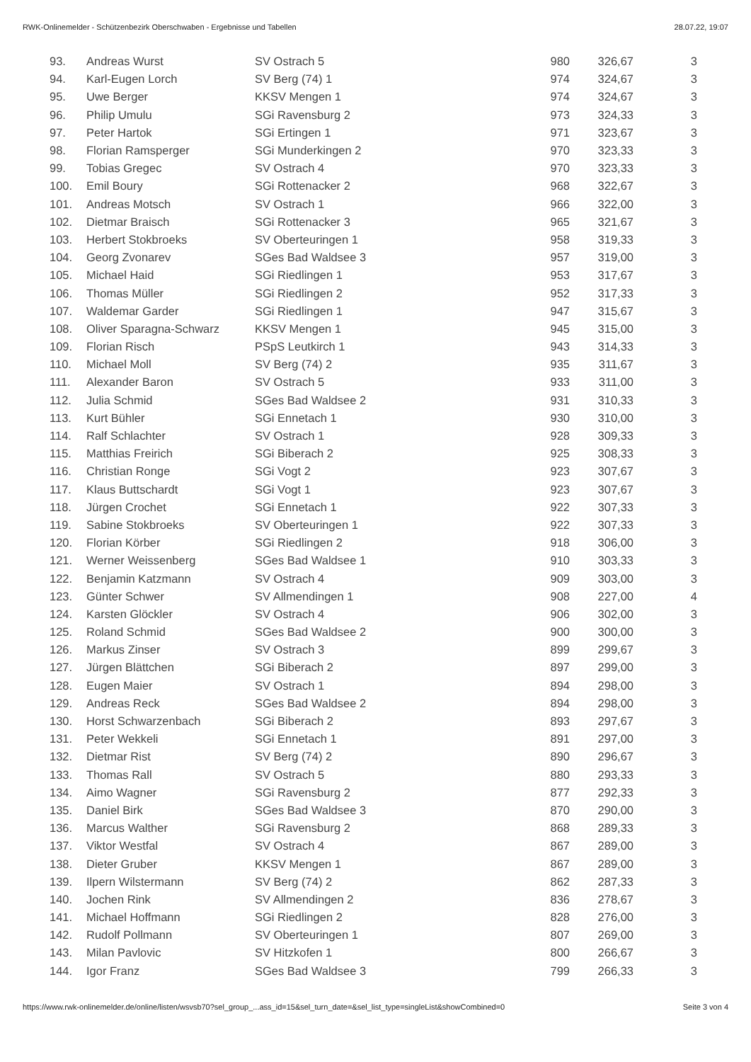RWK-Onlinemelder - Schützenbezirk Oberschwaben - Ergebnisse und Tabellen 28.07.22, 19:07
| 93. | Andreas Wurst | SV Ostrach 5 | 980 | 326,67 | 3 |
| 94. | Karl-Eugen Lorch | SV Berg (74) 1 | 974 | 324,67 | 3 |
| 95. | Uwe Berger | KKSV Mengen 1 | 974 | 324,67 | 3 |
| 96. | Philip Umulu | SGi Ravensburg 2 | 973 | 324,33 | 3 |
| 97. | Peter Hartok | SGi Ertingen 1 | 971 | 323,67 | 3 |
| 98. | Florian Ramsperger | SGi Munderkingen 2 | 970 | 323,33 | 3 |
| 99. | Tobias Gregec | SV Ostrach 4 | 970 | 323,33 | 3 |
| 100. | Emil Boury | SGi Rottenacker 2 | 968 | 322,67 | 3 |
| 101. | Andreas Motsch | SV Ostrach 1 | 966 | 322,00 | 3 |
| 102. | Dietmar Braisch | SGi Rottenacker 3 | 965 | 321,67 | 3 |
| 103. | Herbert Stokbroeks | SV Oberteuringen 1 | 958 | 319,33 | 3 |
| 104. | Georg Zvonarev | SGes Bad Waldsee 3 | 957 | 319,00 | 3 |
| 105. | Michael Haid | SGi Riedlingen 1 | 953 | 317,67 | 3 |
| 106. | Thomas Müller | SGi Riedlingen 2 | 952 | 317,33 | 3 |
| 107. | Waldemar Garder | SGi Riedlingen 1 | 947 | 315,67 | 3 |
| 108. | Oliver Sparagna-Schwarz | KKSV Mengen 1 | 945 | 315,00 | 3 |
| 109. | Florian Risch | PSpS Leutkirch 1 | 943 | 314,33 | 3 |
| 110. | Michael Moll | SV Berg (74) 2 | 935 | 311,67 | 3 |
| 111. | Alexander Baron | SV Ostrach 5 | 933 | 311,00 | 3 |
| 112. | Julia Schmid | SGes Bad Waldsee 2 | 931 | 310,33 | 3 |
| 113. | Kurt Bühler | SGi Ennetach 1 | 930 | 310,00 | 3 |
| 114. | Ralf Schlachter | SV Ostrach 1 | 928 | 309,33 | 3 |
| 115. | Matthias Freirich | SGi Biberach 2 | 925 | 308,33 | 3 |
| 116. | Christian Ronge | SGi Vogt 2 | 923 | 307,67 | 3 |
| 117. | Klaus Buttschardt | SGi Vogt 1 | 923 | 307,67 | 3 |
| 118. | Jürgen Crochet | SGi Ennetach 1 | 922 | 307,33 | 3 |
| 119. | Sabine Stokbroeks | SV Oberteuringen 1 | 922 | 307,33 | 3 |
| 120. | Florian Körber | SGi Riedlingen 2 | 918 | 306,00 | 3 |
| 121. | Werner Weissenberg | SGes Bad Waldsee 1 | 910 | 303,33 | 3 |
| 122. | Benjamin Katzmann | SV Ostrach 4 | 909 | 303,00 | 3 |
| 123. | Günter Schwer | SV Allmendingen 1 | 908 | 227,00 | 4 |
| 124. | Karsten Glöckler | SV Ostrach 4 | 906 | 302,00 | 3 |
| 125. | Roland Schmid | SGes Bad Waldsee 2 | 900 | 300,00 | 3 |
| 126. | Markus Zinser | SV Ostrach 3 | 899 | 299,67 | 3 |
| 127. | Jürgen Blättchen | SGi Biberach 2 | 897 | 299,00 | 3 |
| 128. | Eugen Maier | SV Ostrach 1 | 894 | 298,00 | 3 |
| 129. | Andreas Reck | SGes Bad Waldsee 2 | 894 | 298,00 | 3 |
| 130. | Horst Schwarzenbach | SGi Biberach 2 | 893 | 297,67 | 3 |
| 131. | Peter Wekkeli | SGi Ennetach 1 | 891 | 297,00 | 3 |
| 132. | Dietmar Rist | SV Berg (74) 2 | 890 | 296,67 | 3 |
| 133. | Thomas Rall | SV Ostrach 5 | 880 | 293,33 | 3 |
| 134. | Aimo Wagner | SGi Ravensburg 2 | 877 | 292,33 | 3 |
| 135. | Daniel Birk | SGes Bad Waldsee 3 | 870 | 290,00 | 3 |
| 136. | Marcus Walther | SGi Ravensburg 2 | 868 | 289,33 | 3 |
| 137. | Viktor Westfal | SV Ostrach 4 | 867 | 289,00 | 3 |
| 138. | Dieter Gruber | KKSV Mengen 1 | 867 | 289,00 | 3 |
| 139. | Ilpern Wilstermann | SV Berg (74) 2 | 862 | 287,33 | 3 |
| 140. | Jochen Rink | SV Allmendingen 2 | 836 | 278,67 | 3 |
| 141. | Michael Hoffmann | SGi Riedlingen 2 | 828 | 276,00 | 3 |
| 142. | Rudolf Pollmann | SV Oberteuringen 1 | 807 | 269,00 | 3 |
| 143. | Milan Pavlovic | SV Hitzkofen 1 | 800 | 266,67 | 3 |
| 144. | Igor Franz | SGes Bad Waldsee 3 | 799 | 266,33 | 3 |
https://www.rwk-onlinemelder.de/online/listen/wsvsb70?sel_group_...ass_id=15&sel_turn_date=&sel_list_type=singleList&showCombined=0 Seite 3 von 4